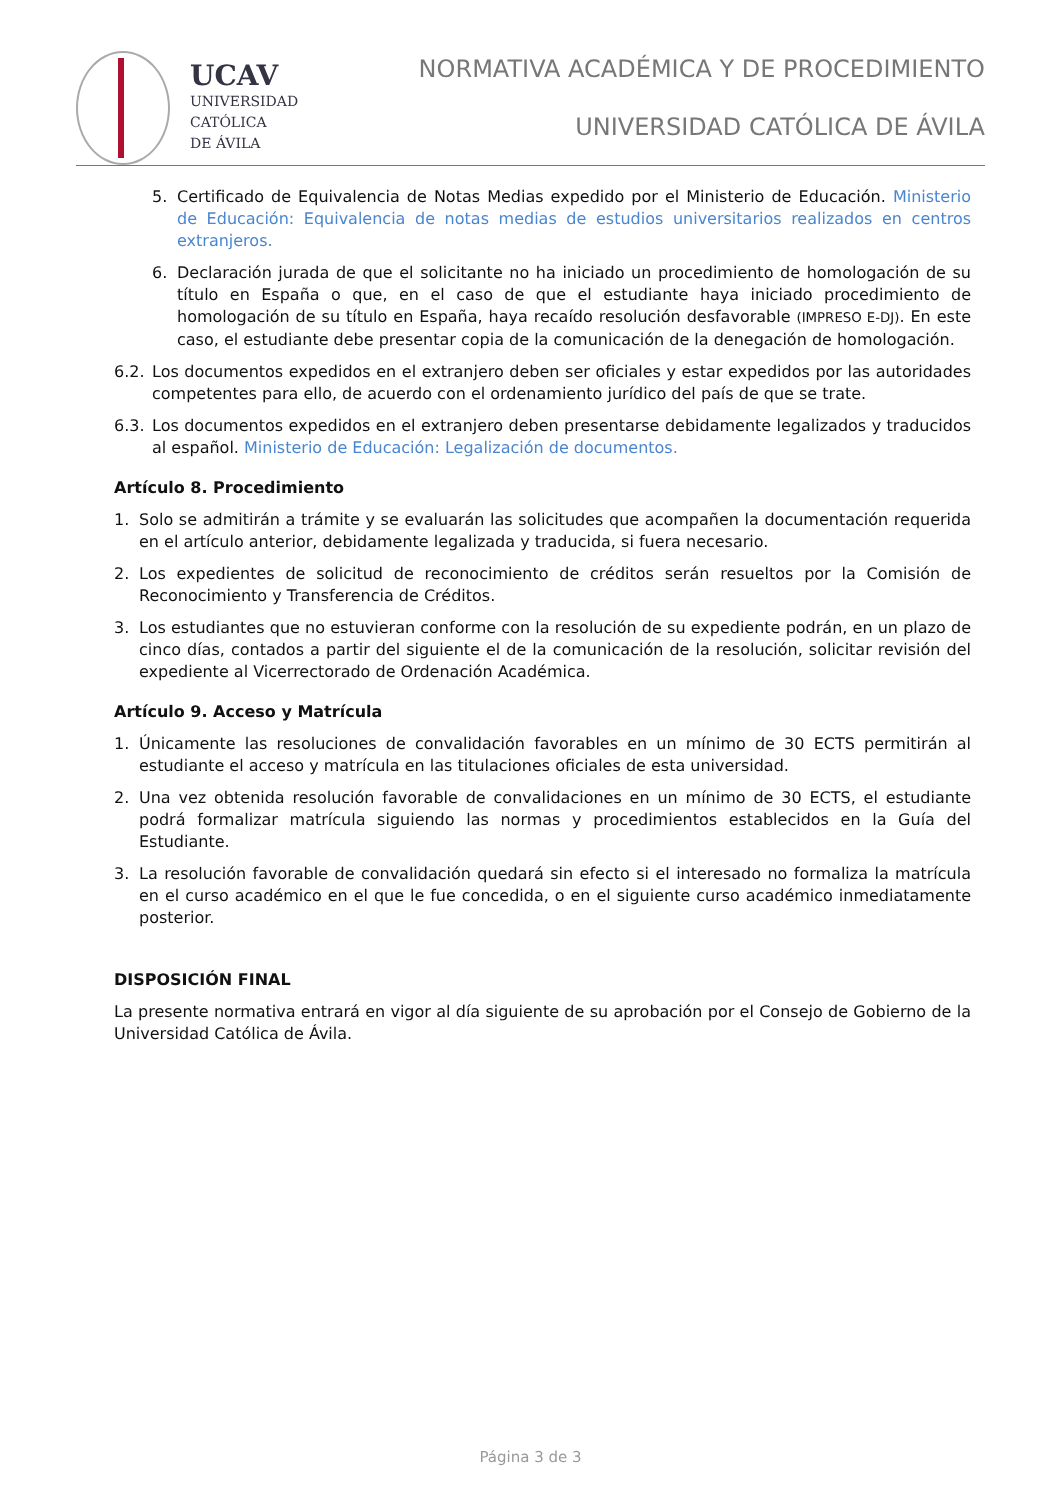UCAV
UNIVERSIDAD
CATÓLICA
DE ÁVILA
NORMATIVA ACADÉMICA Y DE PROCEDIMIENTO
UNIVERSIDAD CATÓLICA DE ÁVILA
5. Certificado de Equivalencia de Notas Medias expedido por el Ministerio de Educación. Ministerio de Educación: Equivalencia de notas medias de estudios universitarios realizados en centros extranjeros.
6. Declaración jurada de que el solicitante no ha iniciado un procedimiento de homologación de su título en España o que, en el caso de que el estudiante haya iniciado procedimiento de homologación de su título en España, haya recaído resolución desfavorable (IMPRESO E-DJ). En este caso, el estudiante debe presentar copia de la comunicación de la denegación de homologación.
6.2. Los documentos expedidos en el extranjero deben ser oficiales y estar expedidos por las autoridades competentes para ello, de acuerdo con el ordenamiento jurídico del país de que se trate.
6.3. Los documentos expedidos en el extranjero deben presentarse debidamente legalizados y traducidos al español. Ministerio de Educación: Legalización de documentos.
Artículo 8. Procedimiento
1. Solo se admitirán a trámite y se evaluarán las solicitudes que acompañen la documentación requerida en el artículo anterior, debidamente legalizada y traducida, si fuera necesario.
2. Los expedientes de solicitud de reconocimiento de créditos serán resueltos por la Comisión de Reconocimiento y Transferencia de Créditos.
3. Los estudiantes que no estuvieran conforme con la resolución de su expediente podrán, en un plazo de cinco días, contados a partir del siguiente el de la comunicación de la resolución, solicitar revisión del expediente al Vicerrectorado de Ordenación Académica.
Artículo 9. Acceso y Matrícula
1. Únicamente las resoluciones de convalidación favorables en un mínimo de 30 ECTS permitirán al estudiante el acceso y matrícula en las titulaciones oficiales de esta universidad.
2. Una vez obtenida resolución favorable de convalidaciones en un mínimo de 30 ECTS, el estudiante podrá formalizar matrícula siguiendo las normas y procedimientos establecidos en la Guía del Estudiante.
3. La resolución favorable de convalidación quedará sin efecto si el interesado no formaliza la matrícula en el curso académico en el que le fue concedida, o en el siguiente curso académico inmediatamente posterior.
DISPOSICIÓN FINAL
La presente normativa entrará en vigor al día siguiente de su aprobación por el Consejo de Gobierno de la Universidad Católica de Ávila.
Página 3 de 3